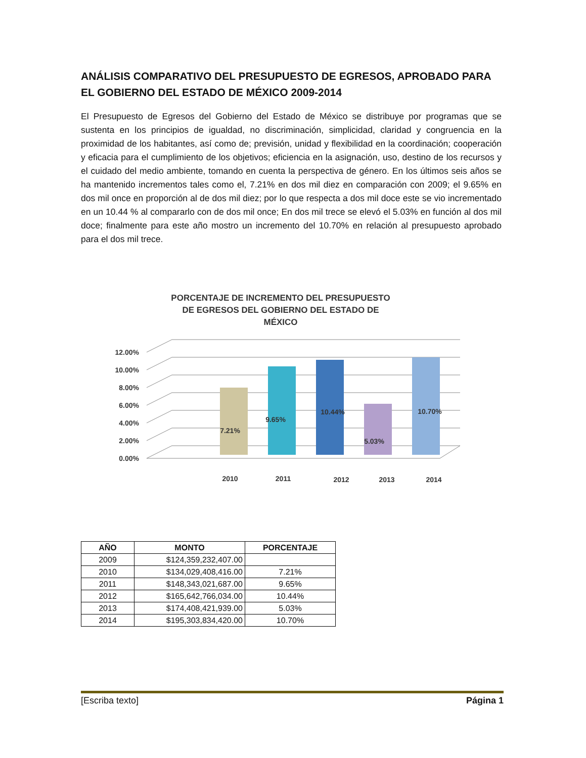ANÁLISIS COMPARATIVO DEL PRESUPUESTO DE EGRESOS, APROBADO PARA EL GOBIERNO DEL ESTADO DE MÉXICO 2009-2014
El Presupuesto de Egresos del Gobierno del Estado de México se distribuye por programas que se sustenta en los principios de igualdad, no discriminación, simplicidad, claridad y congruencia en la proximidad de los habitantes, así como de; previsión, unidad y flexibilidad en la coordinación; cooperación y eficacia para el cumplimiento de los objetivos; eficiencia en la asignación, uso, destino de los recursos y el cuidado del medio ambiente, tomando en cuenta la perspectiva de género. En los últimos seis años se ha mantenido incrementos tales como el, 7.21% en dos mil diez en comparación con 2009; el 9.65% en dos mil once en proporción al de dos mil diez; por lo que respecta a dos mil doce este se vio incrementado en un 10.44 % al compararlo con de dos mil once; En dos mil trece se elevó el 5.03% en función al dos mil doce; finalmente para este año mostro un incremento del 10.70% en relación al presupuesto aprobado para el dos mil trece.
PORCENTAJE DE INCREMENTO DEL PRESUPUESTO
DE EGRESOS DEL GOBIERNO DEL ESTADO DE
MÉXICO
12.00%
10.00%
8.00%
6.00%
4.00%
2.00%
0.00%
7.21%
9.65%
10.44%
5.03%
10.70%
2010
2011
2012
2013
2014
| AÑO | MONTO | PORCENTAJE |
| --- | --- | --- |
| 2009 | $124,359,232,407.00 | |
| 2010 | $134,029,408,416.00 | 7.21% |
| 2011 | $148,343,021,687.00 | 9.65% |
| 2012 | $165,642,766,034.00 | 10.44% |
| 2013 | $174,408,421,939.00 | 5.03% |
| 2014 | $195,303,834,420.00 | 10.70% |
[Escriba texto] Página 1